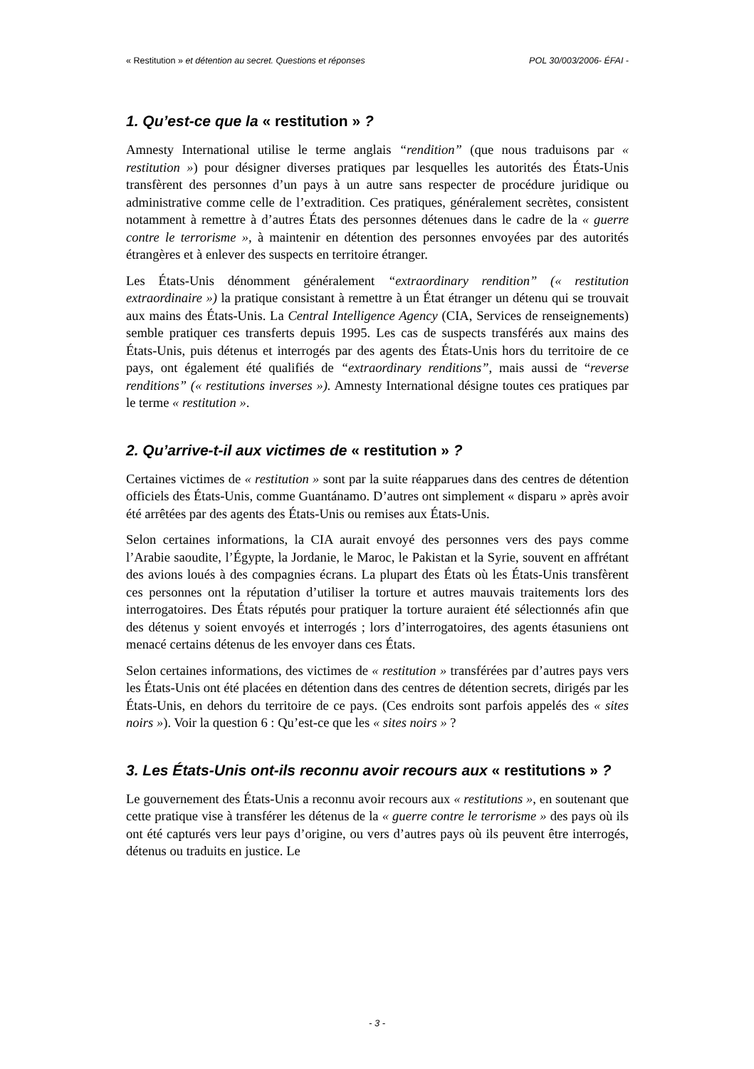« Restitution » et détention au secret. Questions et réponses POL 30/003/2006- ÉFAI -
1. Qu’est-ce que la « restitution » ?
Amnesty International utilise le terme anglais “rendition” (que nous traduisons par « restitution ») pour désigner diverses pratiques par lesquelles les autorités des États-Unis transfèrent des personnes d’un pays à un autre sans respecter de procédure juridique ou administrative comme celle de l’extradition. Ces pratiques, généralement secrètes, consistent notamment à remettre à d’autres États des personnes détenues dans le cadre de la « guerre contre le terrorisme », à maintenir en détention des personnes envoyées par des autorités étrangères et à enlever des suspects en territoire étranger.
Les États-Unis dénomment généralement “extraordinary rendition” (« restitution extraordinaire ») la pratique consistant à remettre à un État étranger un détenu qui se trouvait aux mains des États-Unis. La Central Intelligence Agency (CIA, Services de renseignements) semble pratiquer ces transferts depuis 1995. Les cas de suspects transférés aux mains des États-Unis, puis détenus et interrogés par des agents des États-Unis hors du territoire de ce pays, ont également été qualifiés de “extraordinary renditions”, mais aussi de “reverse renditions” (« restitutions inverses »). Amnesty International désigne toutes ces pratiques par le terme « restitution ».
2. Qu’arrive-t-il aux victimes de « restitution » ?
Certaines victimes de « restitution » sont par la suite réapparues dans des centres de détention officiels des États-Unis, comme Guantánamo. D’autres ont simplement « disparu » après avoir été arrêtées par des agents des États-Unis ou remises aux États-Unis.
Selon certaines informations, la CIA aurait envoyé des personnes vers des pays comme l’Arabie saoudite, l’Égypte, la Jordanie, le Maroc, le Pakistan et la Syrie, souvent en affrétant des avions loués à des compagnies écrans. La plupart des États où les États-Unis transfèrent ces personnes ont la réputation d’utiliser la torture et autres mauvais traitements lors des interrogatoires. Des États réputés pour pratiquer la torture auraient été sélectionnés afin que des détenus y soient envoyés et interrogés ; lors d’interrogatoires, des agents étasuniens ont menacé certains détenus de les envoyer dans ces États.
Selon certaines informations, des victimes de « restitution » transférées par d’autres pays vers les États-Unis ont été placées en détention dans des centres de détention secrets, dirigés par les États-Unis, en dehors du territoire de ce pays. (Ces endroits sont parfois appelés des « sites noirs »). Voir la question 6 : Qu’est-ce que les « sites noirs » ?
3. Les États-Unis ont-ils reconnu avoir recours aux « restitutions » ?
Le gouvernement des États-Unis a reconnu avoir recours aux « restitutions », en soutenant que cette pratique vise à transférer les détenus de la « guerre contre le terrorisme » des pays où ils ont été capturés vers leur pays d’origine, ou vers d’autres pays où ils peuvent être interrogés, détenus ou traduits en justice. Le
- 3 -